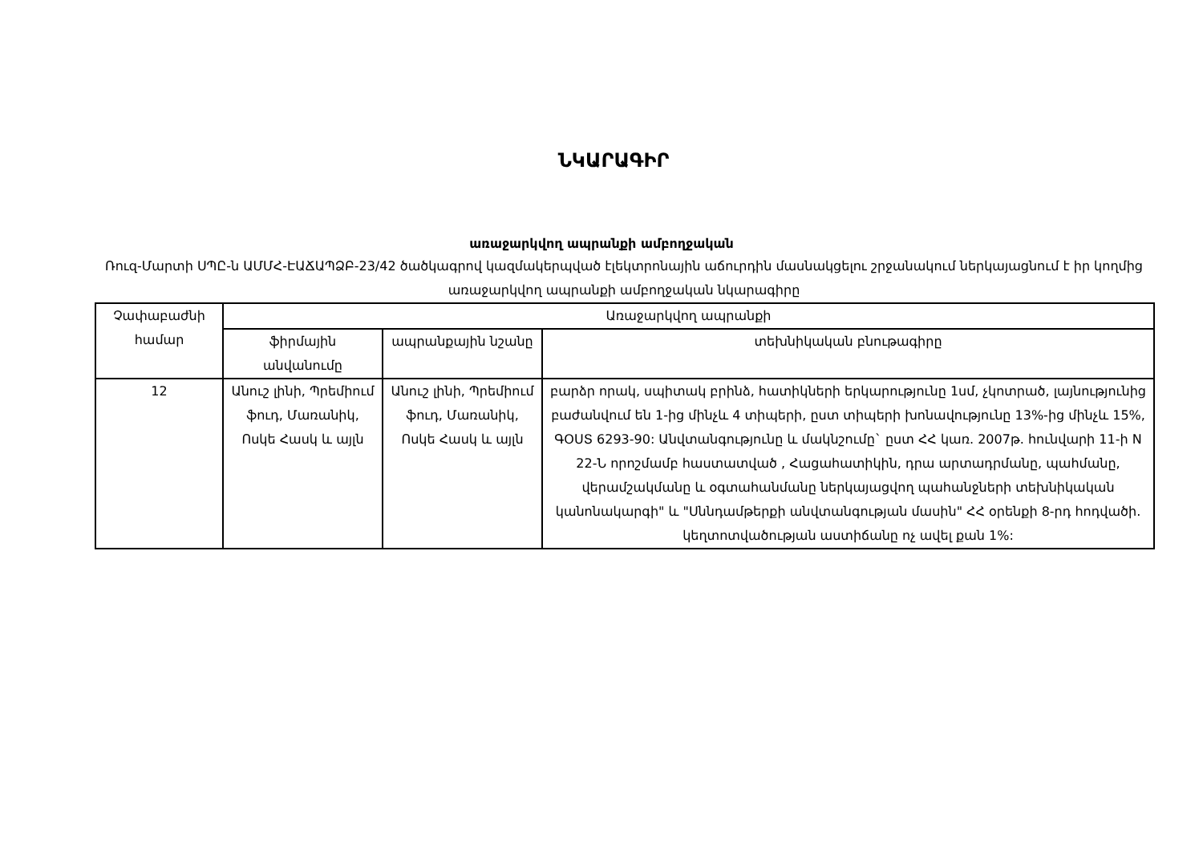ՆԿԱՐԱԳԻՐ
առաջարկվող ապրանքի ամբողջական
Ռուզ-Մարտի ՍՊԸ-ն ԱՄՄՀ-ԷԱՃԱՊՁԲ-23/42 ծածկագրով կազմակերպված էլեկտրոնային աճուրդին մասնակցելու շրջանակում ներկայացնում է իր կողմից առաջարկվող ապրանքի ամբողջական նկարագիրը
| Չափաբաժնի համար | Առաջարկվող ապրանքի | | |
| --- | --- | --- | --- |
| | ֆիրմային անվանումը | ապրանքային նշանը | տեխնիկական բնութագիրը |
| 12 | Անուշ լինի, Պրեմիում ֆուդ, Մառանիկ, Ոսկե Հասկ և այլն | Անուշ լինի, Պրեմիում ֆուդ, Մառանիկ, Ոսկե Հասկ և այլն | բարձր որակ, սպիտակ բրինձ, հատիկների երկարությունը 1սմ, չկոտրած, լայնությունից բաժանվում են 1-ից մինչև 4 տիպերի, ըստ տիպերի խոնավությունը 13%-ից մինչև 15%, ԳՕՍՏ 6293-90: Անվտանգությունը և մակնշումը` ըստ ՀՀ կառ. 2007թ. հունվարի 11-ի N 22-Ն որոշմամբ հաստատված , Հացահատիկին, դրա արտադրմանը, պահմանը, վերամշակմանը և օգտահանմանը ներկայացվող պահանջների տեխնիկական կանոնակարգի" և "Սննդամթերքի անվտանգության մասին" ՀՀ օրենքի 8-րդ հոդվածի. կեղտոտվածության աստիճանը ոչ ավել քան 1%: |